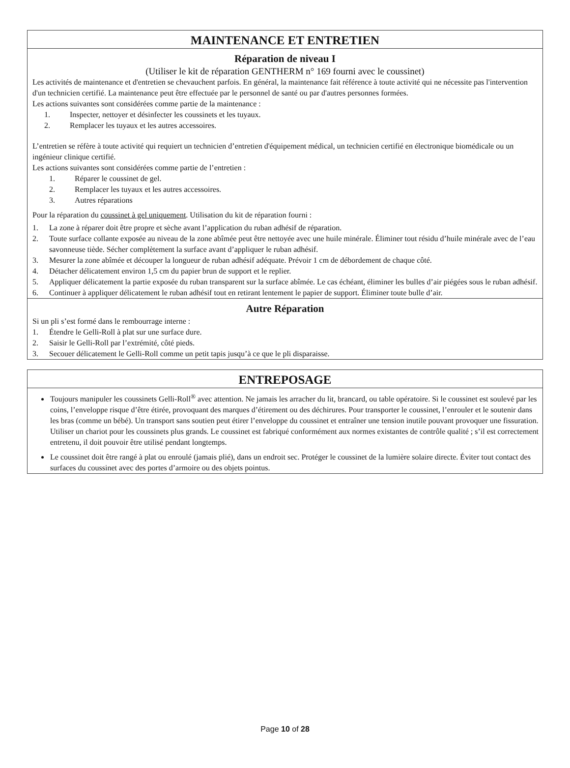MAINTENANCE ET ENTRETIEN
Réparation de niveau I
(Utiliser le kit de réparation GENTHERM n° 169 fourni avec le coussinet)
Les activités de maintenance et d'entretien se chevauchent parfois. En général, la maintenance fait référence à toute activité qui ne nécessite pas l'intervention d'un technicien certifié. La maintenance peut être effectuée par le personnel de santé ou par d'autres personnes formées.
Les actions suivantes sont considérées comme partie de la maintenance :
1. Inspecter, nettoyer et désinfecter les coussinets et les tuyaux.
2. Remplacer les tuyaux et les autres accessoires.
L’entretien se réfère à toute activité qui requiert un technicien d’entretien d'équipement médical, un technicien certifié en électronique biomédicale ou un ingénieur clinique certifié.
Les actions suivantes sont considérées comme partie de l’entretien :
1. Réparer le coussinet de gel.
2. Remplacer les tuyaux et les autres accessoires.
3. Autres réparations
Pour la réparation du coussinet à gel uniquement. Utilisation du kit de réparation fourni :
1. La zone à réparer doit être propre et sèche avant l’application du ruban adhésif de réparation.
2. Toute surface collante exposée au niveau de la zone abîmée peut être nettoyée avec une huile minérale. Éliminer tout résidu d’huile minérale avec de l’eau savonneuse tiède. Sécher complètement la surface avant d’appliquer le ruban adhésif.
3. Mesurer la zone abîmée et découper la longueur de ruban adhésif adéquate. Prévoir 1 cm de débordement de chaque côté.
4. Détacher délicatement environ 1,5 cm du papier brun de support et le replier.
5. Appliquer délicatement la partie exposée du ruban transparent sur la surface abîmée. Le cas échéant, éliminer les bulles d’air piégées sous le ruban adhésif.
6. Continuer à appliquer délicatement le ruban adhésif tout en retirant lentement le papier de support. Éliminer toute bulle d’air.
Autre Réparation
Si un pli s’est formé dans le rembourrage interne :
1. Étendre le Gelli-Roll à plat sur une surface dure.
2. Saisir le Gelli-Roll par l’extrémité, côté pieds.
3. Secouer délicatement le Gelli-Roll comme un petit tapis jusqu’à ce que le pli disparaisse.
ENTREPOSAGE
Toujours manipuler les coussinets Gelli-Roll<sup>®</sup> avec attention. Ne jamais les arracher du lit, brancard, ou table opératoire. Si le coussinet est soulevé par les coins, l’enveloppe risque d’être étirée, provoquant des marques d’étirement ou des déchirures. Pour transporter le coussinet, l’enrouler et le soutenir dans les bras (comme un bébé). Un transport sans soutien peut étirer l’enveloppe du coussinet et entraîner une tension inutile pouvant provoquer une fissuration. Utiliser un chariot pour les coussinets plus grands. Le coussinet est fabriqué conformément aux normes existantes de contrôle qualité ; s’il est correctement entretenu, il doit pouvoir être utilisé pendant longtemps.
Le coussinet doit être rangé à plat ou enroulé (jamais plié), dans un endroit sec. Protéger le coussinet de la lumière solaire directe. Éviter tout contact des surfaces du coussinet avec des portes d’armoire ou des objets pointus.
Page 10 of 28